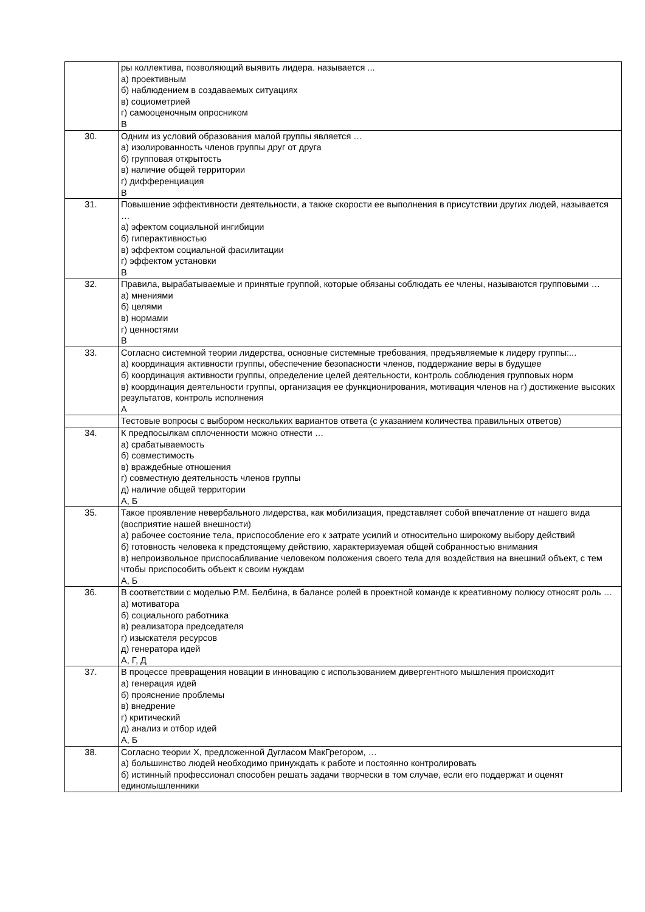| | ры коллектива, позволяющий выявить лидера. называется ... а) проективным б) наблюдением в создаваемых ситуациях в) социометрией г) самооценочным опросником В |
| 30. | Одним из условий образования малой группы является … а) изолированность членов группы друг от друга б) групповая открытость в) наличие общей территории г) дифференциация В |
| 31. | Повышение эффективности деятельности, а также скорости ее выполнения в присутствии других людей, называется … а) эфектом социальной ингибиции б) гиперактивностью в) эффектом социальной фасилитации г) эффектом установки В |
| 32. | Правила, вырабатываемые и принятые группой, которые обязаны соблюдать ее члены, называются групповыми … а) мнениями б) целями в) нормами г) ценностями В |
| 33. | Согласно системной теории лидерства, основные системные требования, предъявляемые к лидеру группы:... а) координация активности группы, обеспечение безопасности членов, поддержание веры в будущее б) координация активности группы, определение целей деятельности, контроль соблюдения групповых норм в) координация деятельности группы, организация ее функционирования, мотивация членов на г) достижение высоких результатов, контроль исполнения А |
| | Тестовые вопросы с выбором нескольких вариантов ответа (с указанием количества правильных ответов) |
| 34. | К предпосылкам сплоченности можно отнести … а) срабатываемость б) совместимость в) враждебные отношения г) совместную деятельность членов группы д) наличие общей территории А, Б |
| 35. | Такое проявление невербального лидерства, как мобилизация, представляет собой впечатление от нашего вида (восприятие нашей внешности) а) рабочее состояние тела, приспособление его к затрате усилий и относительно широкому выбору действий б) готовность человека к предстоящему действию, характеризуемая общей собранностью внимания в) непроизвольное приспосабливание человеком положения своего тела для воздействия на внешний объект, с тем чтобы приспособить объект к своим нуждам А, Б |
| 36. | В соответствии с моделью Р.М. Белбина, в балансе ролей в проектной команде к креативному полюсу относят роль … а) мотиватора б) социального работника в) реализатора председателя г) изыскателя ресурсов д) генератора идей А, Г, Д |
| 37. | В процессе превращения новации в инновацию с использованием дивергентного мышления происходит а) генерация идей б) прояснение проблемы в) внедрение г) критический д) анализ и отбор идей А, Б |
| 38. | Согласно теории X, предложенной Дугласом МакГрегором, … а) большинство людей необходимо принуждать к работе и постоянно контролировать б) истинный профессионал способен решать задачи творчески в том случае, если его поддержат и оценят единомышленники |